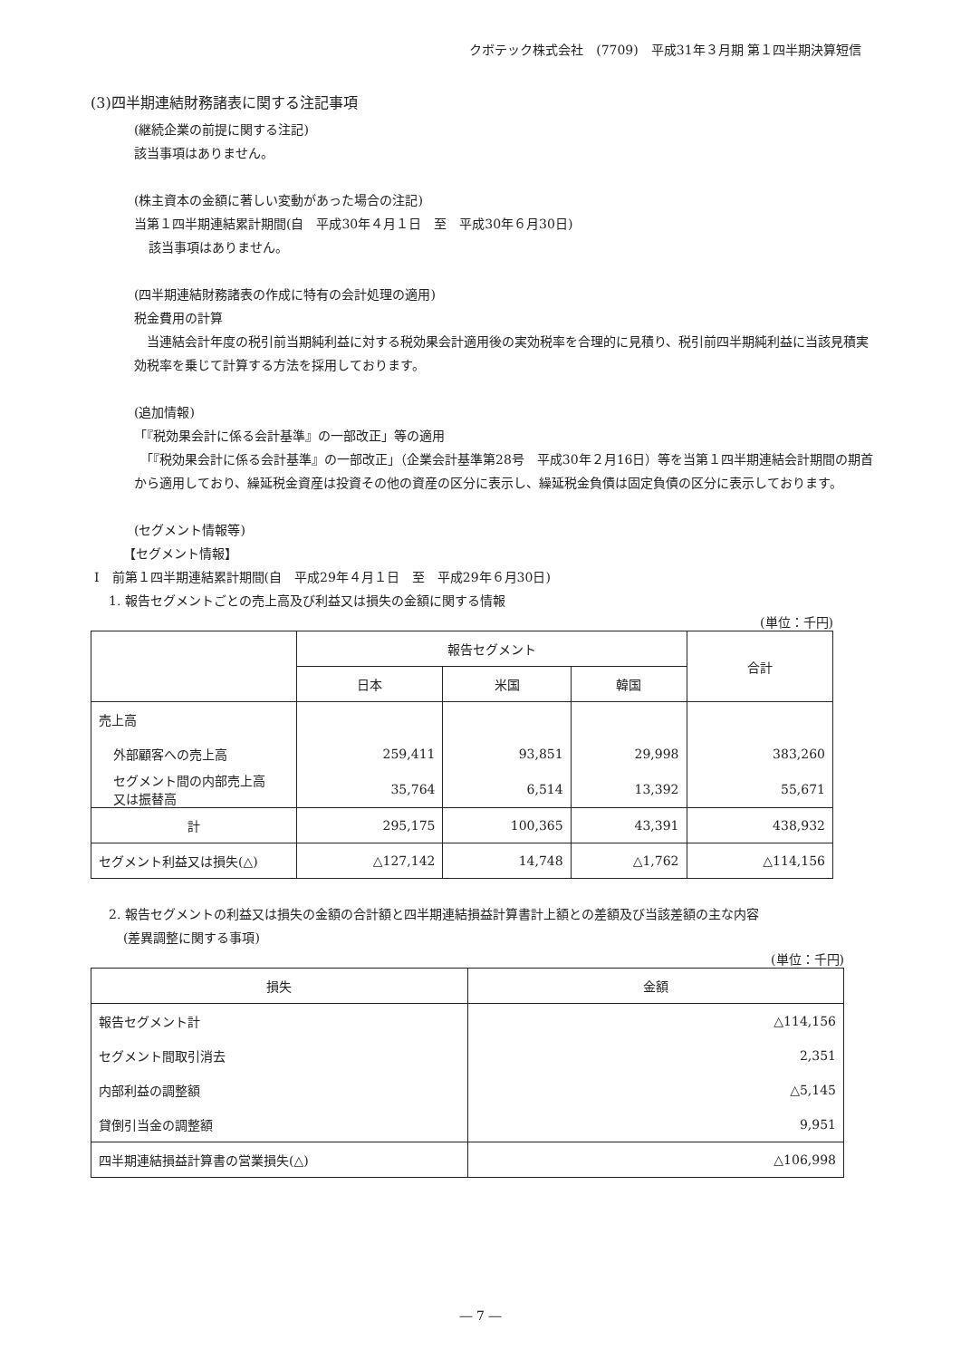クボテック株式会社　(7709)　平成31年３月期 第１四半期決算短信
(3)四半期連結財務諸表に関する注記事項
(継続企業の前提に関する注記)
該当事項はありません。
(株主資本の金額に著しい変動があった場合の注記)
当第１四半期連結累計期間(自　平成30年４月１日　至　平成30年６月30日)
該当事項はありません。
(四半期連結財務諸表の作成に特有の会計処理の適用)
税金費用の計算
　当連結会計年度の税引前当期純利益に対する税効果会計適用後の実効税率を合理的に見積り、税引前四半期純利益に当該見積実効税率を乗じて計算する方法を採用しております。
(追加情報)
「『税効果会計に係る会計基準』の一部改正」等の適用
　「『税効果会計に係る会計基準』の一部改正」（企業会計基準第28号　平成30年２月16日）等を当第１四半期連結会計期間の期首から適用しており、繰延税金資産は投資その他の資産の区分に表示し、繰延税金負債は固定負債の区分に表示しております。
(セグメント情報等)
【セグメント情報】
Ⅰ　前第１四半期連結累計期間(自　平成29年４月１日　至　平成29年６月30日)
1. 報告セグメントごとの売上高及び利益又は損失の金額に関する情報
(単位：千円)
| | 報告セグメント | | | 合計 |
| | 日本 | 米国 | 韓国 | |
| 売上高 | | | | |
| 外部顧客への売上高 | 259,411 | 93,851 | 29,998 | 383,260 |
| セグメント間の内部売上高 又は振替高 | 35,764 | 6,514 | 13,392 | 55,671 |
| 計 | 295,175 | 100,365 | 43,391 | 438,932 |
| セグメント利益又は損失(△) | △127,142 | 14,748 | △1,762 | △114,156 |
2. 報告セグメントの利益又は損失の金額の合計額と四半期連結損益計算書計上額との差額及び当該差額の主な内容
(差異調整に関する事項)
(単位：千円)
| 損失 | 金額 |
| 報告セグメント計 | △114,156 |
| セグメント間取引消去 | 2,351 |
| 内部利益の調整額 | △5,145 |
| 貸倒引当金の調整額 | 9,951 |
| 四半期連結損益計算書の営業損失(△) | △106,998 |
― 7 ―